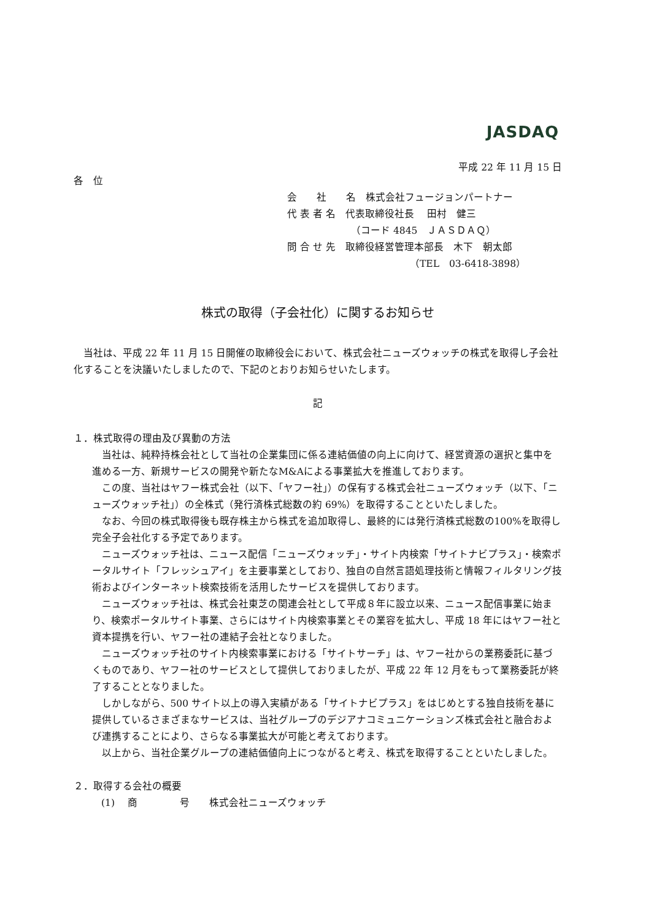JASDAQ
平成 22 年 11 月 15 日
各　位
会　　社　　名　株式会社フュージョンパートナー
代 表 者 名　代表取締役社長　 田村　健三
　　　　　　　（コード 4845　ＪＡＳＤＡＱ）
問 合 せ 先　取締役経営管理本部長　木下　朝太郎
　　　　　　　　　　　　　（TEL　03-6418-3898）
株式の取得（子会社化）に関するお知らせ
当社は、平成 22 年 11 月 15 日開催の取締役会において、株式会社ニューズウォッチの株式を取得し子会社化することを決議いたしましたので、下記のとおりお知らせいたします。
記
１．株式取得の理由及び異動の方法
当社は、純粋持株会社として当社の企業集団に係る連結価値の向上に向けて、経営資源の選択と集中を進める一方、新規サービスの開発や新たなM&Aによる事業拡大を推進しております。
この度、当社はヤフー株式会社（以下、「ヤフー社」）の保有する株式会社ニューズウォッチ（以下、「ニューズウォッチ社」）の全株式（発行済株式総数の約 69%）を取得することといたしました。
なお、今回の株式取得後も既存株主から株式を追加取得し、最終的には発行済株式総数の100%を取得し完全子会社化する予定であります。
ニューズウォッチ社は、ニュース配信「ニューズウォッチ」・サイト内検索「サイトナビプラス」・検索ポータルサイト「フレッシュアイ」を主要事業としており、独自の自然言語処理技術と情報フィルタリング技術およびインターネット検索技術を活用したサービスを提供しております。
ニューズウォッチ社は、株式会社東芝の関連会社として平成８年に設立以来、ニュース配信事業に始まり、検索ポータルサイト事業、さらにはサイト内検索事業とその業容を拡大し、平成 18 年にはヤフー社と資本提携を行い、ヤフー社の連結子会社となりました。
ニューズウォッチ社のサイト内検索事業における「サイトサーチ」は、ヤフー社からの業務委託に基づくものであり、ヤフー社のサービスとして提供しておりましたが、平成 22 年 12 月をもって業務委託が終了することとなりました。
しかしながら、500 サイト以上の導入実績がある「サイトナビプラス」をはじめとする独自技術を基に提供しているさまざまなサービスは、当社グループのデジアナコミュニケーションズ株式会社と融合および連携することにより、さらなる事業拡大が可能と考えております。
以上から、当社企業グループの連結価値向上につながると考え、株式を取得することといたしました。
２．取得する会社の概要
(1)　 商　　　　 号　　株式会社ニューズウォッチ